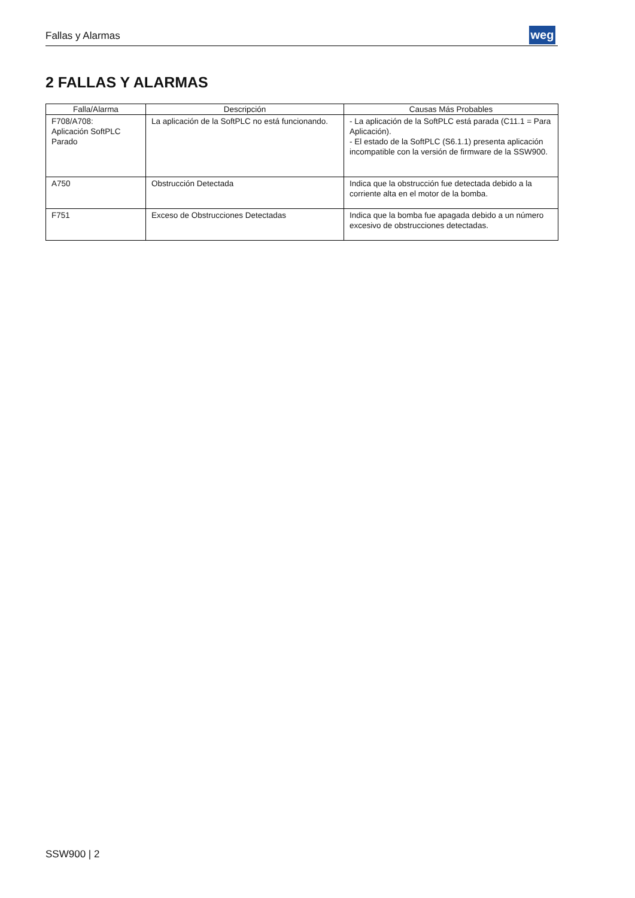Fallas y Alarmas weg
2 FALLAS Y ALARMAS
| Falla/Alarma | Descripción | Causas Más Probables |
| --- | --- | --- |
| F708/A708: Aplicación SoftPLC Parado | La aplicación de la SoftPLC no está funcionando. | - La aplicación de la SoftPLC está parada (C11.1 = Para Aplicación). - El estado de la SoftPLC (S6.1.1) presenta aplicación incompatible con la versión de firmware de la SSW900. |
| A750 | Obstrucción Detectada | Indica que la obstrucción fue detectada debido a la corriente alta en el motor de la bomba. |
| F751 | Exceso de Obstrucciones Detectadas | Indica que la bomba fue apagada debido a un número excesivo de obstrucciones detectadas. |
SSW900 | 2